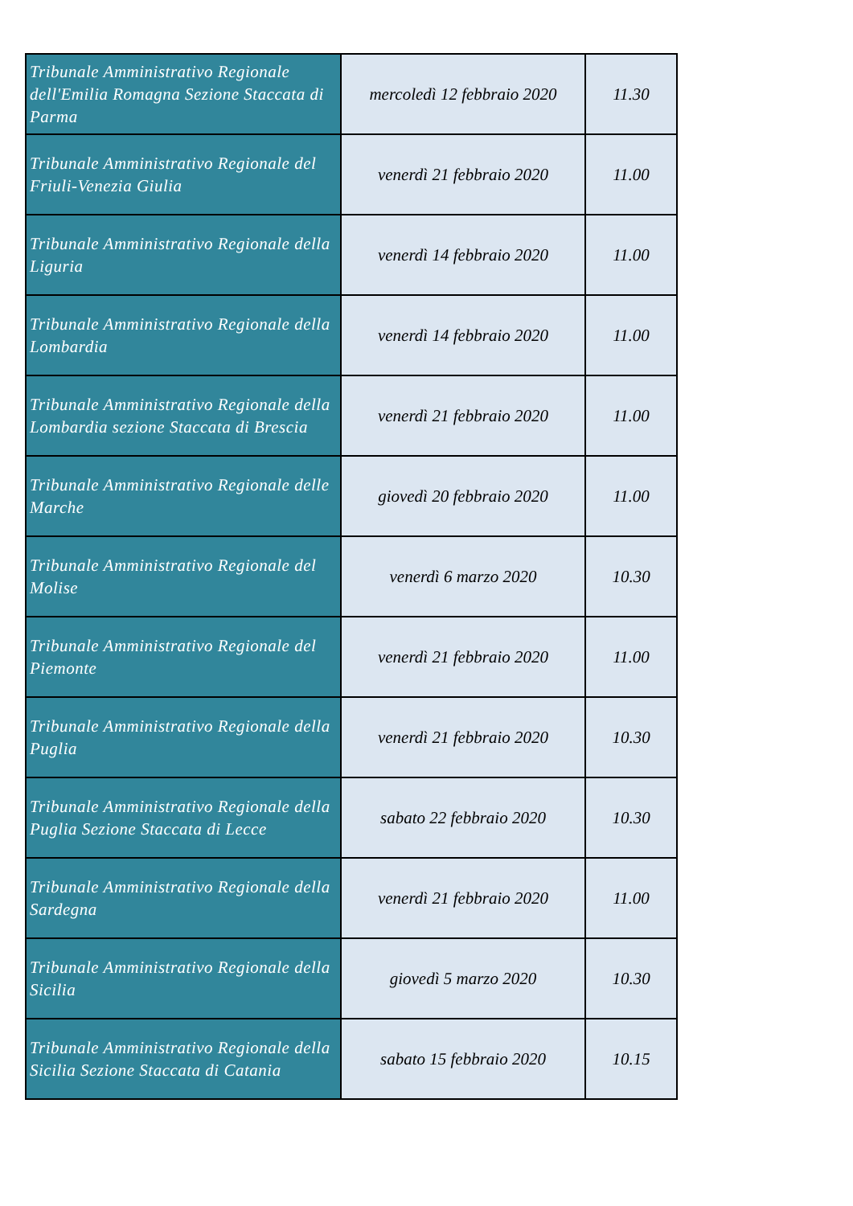| Tribunale Amministrativo Regionale dell'Emilia Romagna Sezione Staccata di Parma | mercoledì 12 febbraio 2020 | 11.30 |
| Tribunale Amministrativo Regionale del Friuli-Venezia Giulia | venerdì 21 febbraio 2020 | 11.00 |
| Tribunale Amministrativo Regionale della Liguria | venerdì 14 febbraio 2020 | 11.00 |
| Tribunale Amministrativo Regionale della Lombardia | venerdì 14 febbraio 2020 | 11.00 |
| Tribunale Amministrativo Regionale della Lombardia sezione Staccata di Brescia | venerdì 21 febbraio 2020 | 11.00 |
| Tribunale Amministrativo Regionale delle Marche | giovedì 20 febbraio 2020 | 11.00 |
| Tribunale Amministrativo Regionale del Molise | venerdì 6 marzo 2020 | 10.30 |
| Tribunale Amministrativo Regionale del Piemonte | venerdì 21 febbraio 2020 | 11.00 |
| Tribunale Amministrativo Regionale della Puglia | venerdì 21 febbraio 2020 | 10.30 |
| Tribunale Amministrativo Regionale della Puglia Sezione Staccata di Lecce | sabato 22 febbraio 2020 | 10.30 |
| Tribunale Amministrativo Regionale della Sardegna | venerdì 21 febbraio 2020 | 11.00 |
| Tribunale Amministrativo Regionale della Sicilia | giovedì 5 marzo 2020 | 10.30 |
| Tribunale Amministrativo Regionale della Sicilia Sezione Staccata di Catania | sabato 15 febbraio 2020 | 10.15 |